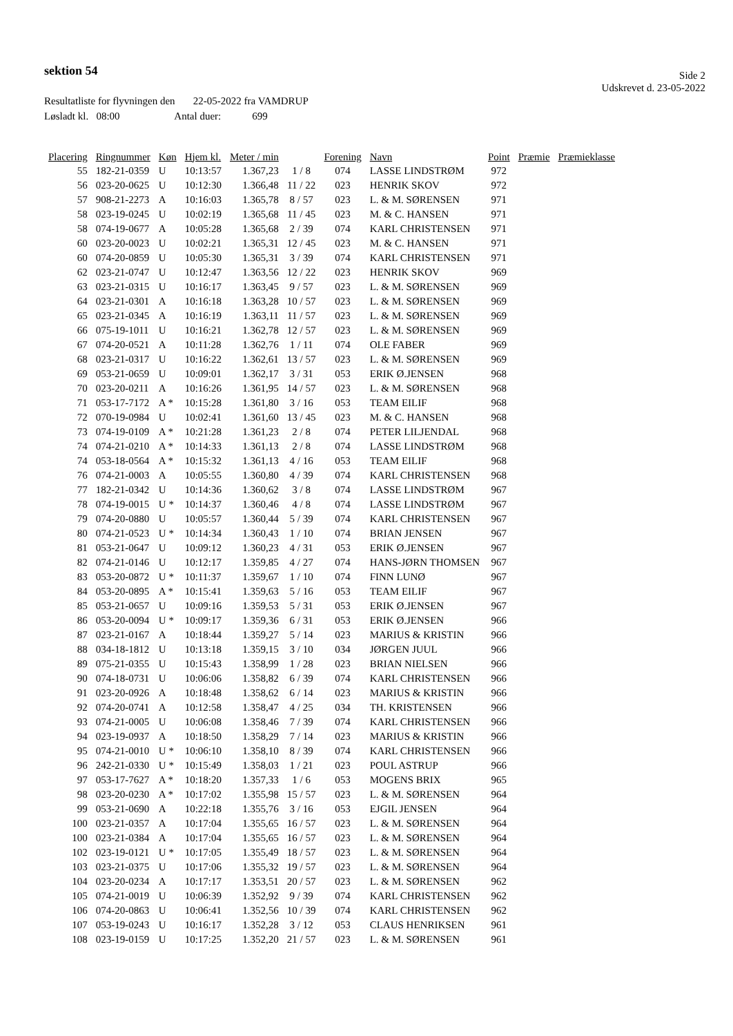sektion 54
Side 2
Udskrevet d. 23-05-2022
Resultatliste for flyvningen den 22-05-2022 fra VAMDRUP
Løsladt kl. 08:00 Antal duer: 699
| Placering | Ringnummer | Køn | Hjem kl. | Meter / min | | Forening | Navn | Point | Præmie | Præmieklasse |
| --- | --- | --- | --- | --- | --- | --- | --- | --- | --- | --- |
| 55 | 182-21-0359 | U | 10:13:57 | 1.367,23 | 1 / 8 | 074 | LASSE LINDSTRØM | 972 | | |
| 56 | 023-20-0625 | U | 10:12:30 | 1.366,48 | 11 / 22 | 023 | HENRIK SKOV | 972 | | |
| 57 | 908-21-2273 | A | 10:16:03 | 1.365,78 | 8 / 57 | 023 | L. & M. SØRENSEN | 971 | | |
| 58 | 023-19-0245 | U | 10:02:19 | 1.365,68 | 11 / 45 | 023 | M. & C. HANSEN | 971 | | |
| 58 | 074-19-0677 | A | 10:05:28 | 1.365,68 | 2 / 39 | 074 | KARL CHRISTENSEN | 971 | | |
| 60 | 023-20-0023 | U | 10:02:21 | 1.365,31 | 12 / 45 | 023 | M. & C. HANSEN | 971 | | |
| 60 | 074-20-0859 | U | 10:05:30 | 1.365,31 | 3 / 39 | 074 | KARL CHRISTENSEN | 971 | | |
| 62 | 023-21-0747 | U | 10:12:47 | 1.363,56 | 12 / 22 | 023 | HENRIK SKOV | 969 | | |
| 63 | 023-21-0315 | U | 10:16:17 | 1.363,45 | 9 / 57 | 023 | L. & M. SØRENSEN | 969 | | |
| 64 | 023-21-0301 | A | 10:16:18 | 1.363,28 | 10 / 57 | 023 | L. & M. SØRENSEN | 969 | | |
| 65 | 023-21-0345 | A | 10:16:19 | 1.363,11 | 11 / 57 | 023 | L. & M. SØRENSEN | 969 | | |
| 66 | 075-19-1011 | U | 10:16:21 | 1.362,78 | 12 / 57 | 023 | L. & M. SØRENSEN | 969 | | |
| 67 | 074-20-0521 | A | 10:11:28 | 1.362,76 | 1 / 11 | 074 | OLE FABER | 969 | | |
| 68 | 023-21-0317 | U | 10:16:22 | 1.362,61 | 13 / 57 | 023 | L. & M. SØRENSEN | 969 | | |
| 69 | 053-21-0659 | U | 10:09:01 | 1.362,17 | 3 / 31 | 053 | ERIK Ø.JENSEN | 968 | | |
| 70 | 023-20-0211 | A | 10:16:26 | 1.361,95 | 14 / 57 | 023 | L. & M. SØRENSEN | 968 | | |
| 71 | 053-17-7172 | A * | 10:15:28 | 1.361,80 | 3 / 16 | 053 | TEAM EILIF | 968 | | |
| 72 | 070-19-0984 | U | 10:02:41 | 1.361,60 | 13 / 45 | 023 | M. & C. HANSEN | 968 | | |
| 73 | 074-19-0109 | A * | 10:21:28 | 1.361,23 | 2 / 8 | 074 | PETER LILJENDAL | 968 | | |
| 74 | 074-21-0210 | A * | 10:14:33 | 1.361,13 | 2 / 8 | 074 | LASSE LINDSTRØM | 968 | | |
| 74 | 053-18-0564 | A * | 10:15:32 | 1.361,13 | 4 / 16 | 053 | TEAM EILIF | 968 | | |
| 76 | 074-21-0003 | A | 10:05:55 | 1.360,80 | 4 / 39 | 074 | KARL CHRISTENSEN | 968 | | |
| 77 | 182-21-0342 | U | 10:14:36 | 1.360,62 | 3 / 8 | 074 | LASSE LINDSTRØM | 967 | | |
| 78 | 074-19-0015 | U * | 10:14:37 | 1.360,46 | 4 / 8 | 074 | LASSE LINDSTRØM | 967 | | |
| 79 | 074-20-0880 | U | 10:05:57 | 1.360,44 | 5 / 39 | 074 | KARL CHRISTENSEN | 967 | | |
| 80 | 074-21-0523 | U * | 10:14:34 | 1.360,43 | 1 / 10 | 074 | BRIAN JENSEN | 967 | | |
| 81 | 053-21-0647 | U | 10:09:12 | 1.360,23 | 4 / 31 | 053 | ERIK Ø.JENSEN | 967 | | |
| 82 | 074-21-0146 | U | 10:12:17 | 1.359,85 | 4 / 27 | 074 | HANS-JØRN THOMSEN | 967 | | |
| 83 | 053-20-0872 | U * | 10:11:37 | 1.359,67 | 1 / 10 | 074 | FINN LUNØ | 967 | | |
| 84 | 053-20-0895 | A * | 10:15:41 | 1.359,63 | 5 / 16 | 053 | TEAM EILIF | 967 | | |
| 85 | 053-21-0657 | U | 10:09:16 | 1.359,53 | 5 / 31 | 053 | ERIK Ø.JENSEN | 967 | | |
| 86 | 053-20-0094 | U * | 10:09:17 | 1.359,36 | 6 / 31 | 053 | ERIK Ø.JENSEN | 966 | | |
| 87 | 023-21-0167 | A | 10:18:44 | 1.359,27 | 5 / 14 | 023 | MARIUS & KRISTIN | 966 | | |
| 88 | 034-18-1812 | U | 10:13:18 | 1.359,15 | 3 / 10 | 034 | JØRGEN JUUL | 966 | | |
| 89 | 075-21-0355 | U | 10:15:43 | 1.358,99 | 1 / 28 | 023 | BRIAN NIELSEN | 966 | | |
| 90 | 074-18-0731 | U | 10:06:06 | 1.358,82 | 6 / 39 | 074 | KARL CHRISTENSEN | 966 | | |
| 91 | 023-20-0926 | A | 10:18:48 | 1.358,62 | 6 / 14 | 023 | MARIUS & KRISTIN | 966 | | |
| 92 | 074-20-0741 | A | 10:12:58 | 1.358,47 | 4 / 25 | 034 | TH. KRISTENSEN | 966 | | |
| 93 | 074-21-0005 | U | 10:06:08 | 1.358,46 | 7 / 39 | 074 | KARL CHRISTENSEN | 966 | | |
| 94 | 023-19-0937 | A | 10:18:50 | 1.358,29 | 7 / 14 | 023 | MARIUS & KRISTIN | 966 | | |
| 95 | 074-21-0010 | U * | 10:06:10 | 1.358,10 | 8 / 39 | 074 | KARL CHRISTENSEN | 966 | | |
| 96 | 242-21-0330 | U * | 10:15:49 | 1.358,03 | 1 / 21 | 023 | POUL ASTRUP | 966 | | |
| 97 | 053-17-7627 | A * | 10:18:20 | 1.357,33 | 1 / 6 | 053 | MOGENS BRIX | 965 | | |
| 98 | 023-20-0230 | A * | 10:17:02 | 1.355,98 | 15 / 57 | 023 | L. & M. SØRENSEN | 964 | | |
| 99 | 053-21-0690 | A | 10:22:18 | 1.355,76 | 3 / 16 | 053 | EJGIL JENSEN | 964 | | |
| 100 | 023-21-0357 | A | 10:17:04 | 1.355,65 | 16 / 57 | 023 | L. & M. SØRENSEN | 964 | | |
| 100 | 023-21-0384 | A | 10:17:04 | 1.355,65 | 16 / 57 | 023 | L. & M. SØRENSEN | 964 | | |
| 102 | 023-19-0121 | U * | 10:17:05 | 1.355,49 | 18 / 57 | 023 | L. & M. SØRENSEN | 964 | | |
| 103 | 023-21-0375 | U | 10:17:06 | 1.355,32 | 19 / 57 | 023 | L. & M. SØRENSEN | 964 | | |
| 104 | 023-20-0234 | A | 10:17:17 | 1.353,51 | 20 / 57 | 023 | L. & M. SØRENSEN | 962 | | |
| 105 | 074-21-0019 | U | 10:06:39 | 1.352,92 | 9 / 39 | 074 | KARL CHRISTENSEN | 962 | | |
| 106 | 074-20-0863 | U | 10:06:41 | 1.352,56 | 10 / 39 | 074 | KARL CHRISTENSEN | 962 | | |
| 107 | 053-19-0243 | U | 10:16:17 | 1.352,28 | 3 / 12 | 053 | CLAUS HENRIKSEN | 961 | | |
| 108 | 023-19-0159 | U | 10:17:25 | 1.352,20 | 21 / 57 | 023 | L. & M. SØRENSEN | 961 | | |